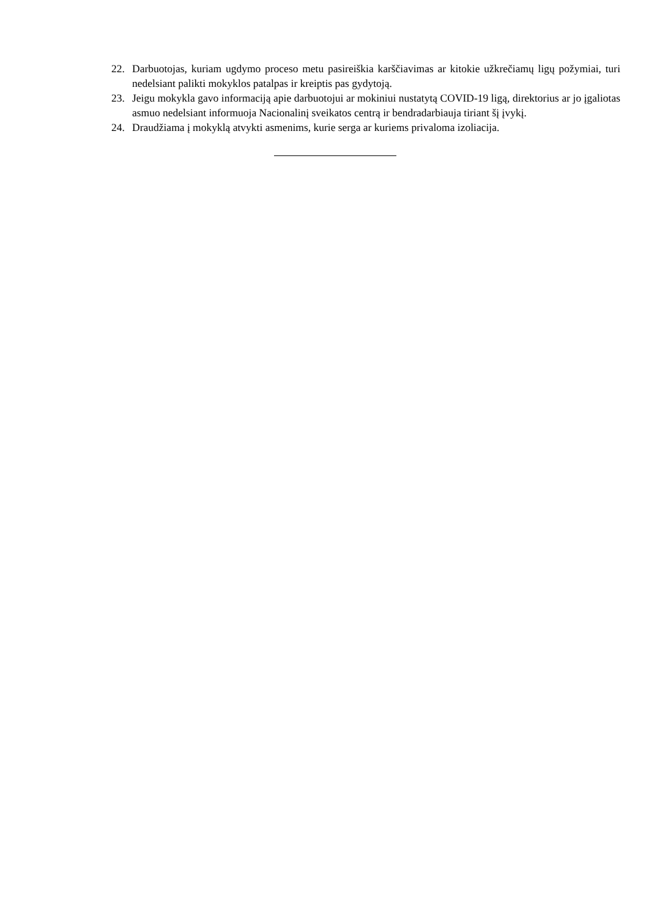22. Darbuotojas, kuriam ugdymo proceso metu pasireiškia karščiavimas ar kitokie užkrečiamų ligų požymiai, turi nedelsiant palikti mokyklos patalpas ir kreiptis pas gydytoją.
23. Jeigu mokykla gavo informaciją apie darbuotojui ar mokiniui nustatytą COVID-19 ligą, direktorius ar jo įgaliotas asmuo nedelsiant informuoja Nacionalinį sveikatos centrą ir bendradarbiauja tiriant šį įvykį.
24. Draudžiama į mokyklą atvykti asmenims, kurie serga ar kuriems privaloma izoliacija.